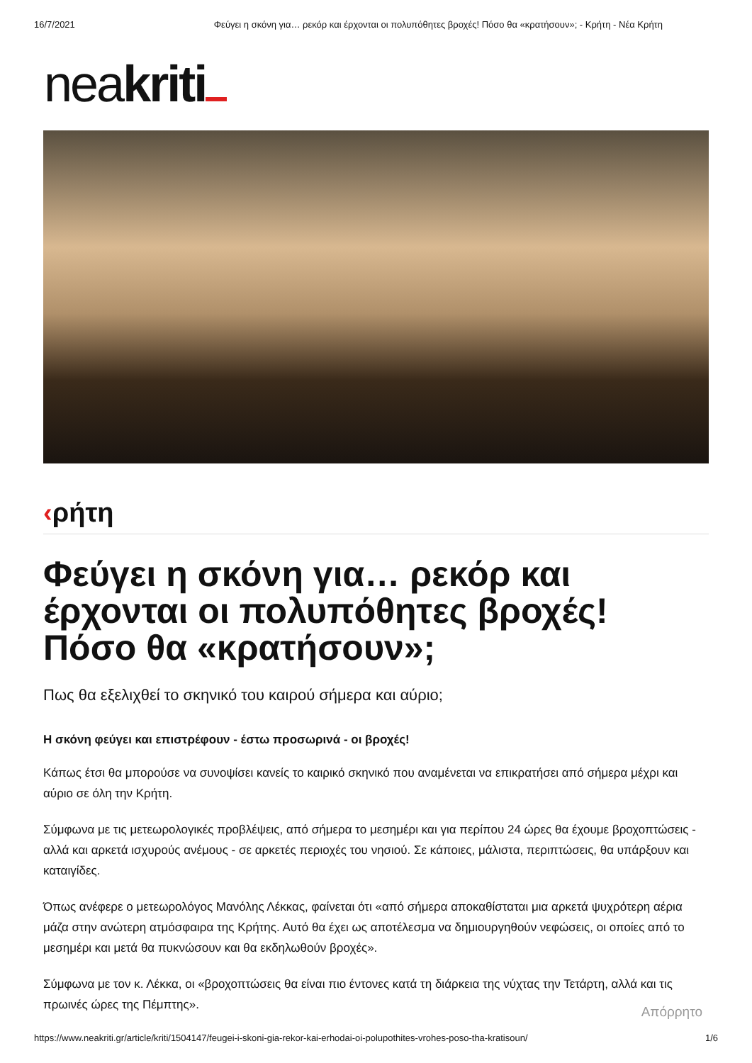16/7/2021 Φεύγει η σκόνη για… ρεκόρ και έρχονται οι πολυπόθητες βροχές! Πόσο θα «κρατήσουν»; - Κρήτη - Νέα Κρήτη
neakriti
‹ρήτη
Φεύγει η σκόνη για… ρεκόρ και έρχονται οι πολυπόθητες βροχές! Πόσο θα «κρατήσουν»;
Πως θα εξελιχθεί το σκηνικό του καιρού σήμερα και αύριο;
Η σκόνη φεύγει και επιστρέφουν - έστω προσωρινά - οι βροχές!
Κάπως έτσι θα μπορούσε να συνοψίσει κανείς το καιρικό σκηνικό που αναμένεται να επικρατήσει από σήμερα μέχρι και αύριο σε όλη την Κρήτη.
Σύμφωνα με τις μετεωρολογικές προβλέψεις, από σήμερα το μεσημέρι και για περίπου 24 ώρες θα έχουμε βροχοπτώσεις - αλλά και αρκετά ισχυρούς ανέμους - σε αρκετές περιοχές του νησιού. Σε κάποιες, μάλιστα, περιπτώσεις, θα υπάρξουν και καταιγίδες.
Όπως ανέφερε ο μετεωρολόγος Μανόλης Λέκκας, φαίνεται ότι «από σήμερα αποκαθίσταται μια αρκετά ψυχρότερη αέρια μάζα στην ανώτερη ατμόσφαιρα της Κρήτης. Αυτό θα έχει ως αποτέλεσμα να δημιουργηθούν νεφώσεις, οι οποίες από το μεσημέρι και μετά θα πυκνώσουν και θα εκδηλωθούν βροχές».
Σύμφωνα με τον κ. Λέκκα, οι «βροχοπτώσεις θα είναι πιο έντονες κατά τη διάρκεια της νύχτας την Τετάρτη, αλλά και τις πρωινές ώρες της Πέμπτης».
Απόρρητο
https://www.neakriti.gr/article/kriti/1504147/feugei-i-skoni-gia-rekor-kai-erhodai-oi-polupothites-vrohes-poso-tha-kratisoun/ 1/6